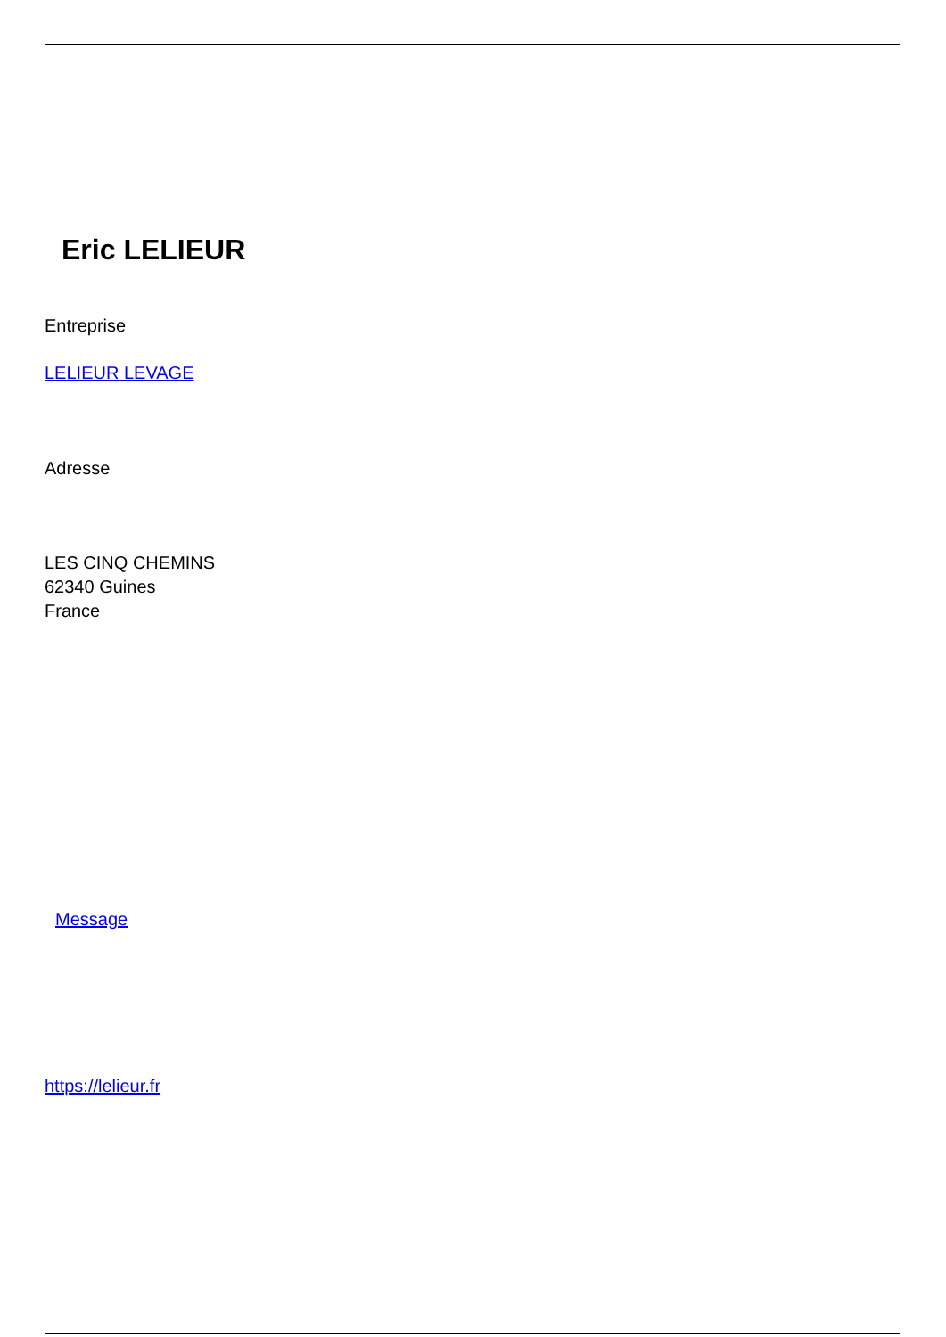Eric LELIEUR
Entreprise
LELIEUR LEVAGE
Adresse
LES CINQ CHEMINS
62340 Guines
France
Message
https://lelieur.fr